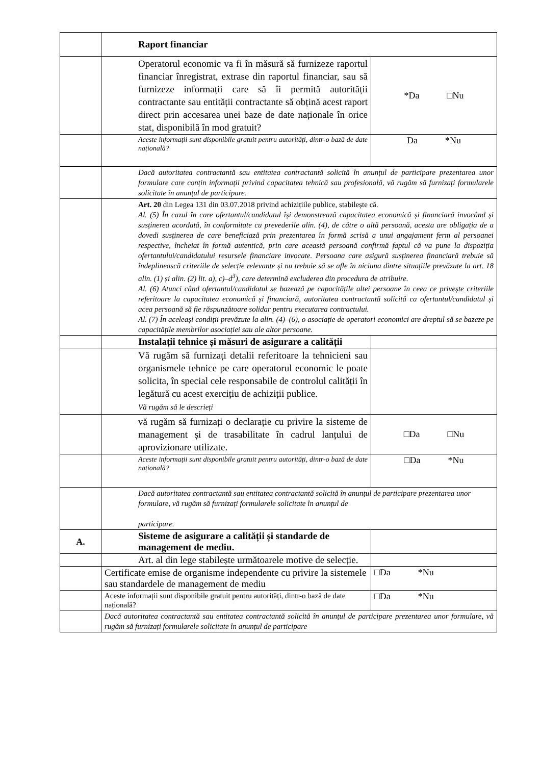| | Raport financiar | |
| | Operatorul economic va fi în măsură să furnizeze raportul financiar înregistrat, extrase din raportul financiar, sau să furnizeze informații care să îi permită autorității contractante sau entității contractante să obțină acest raport direct prin accesarea unei baze de date naționale în orice stat, disponibilă în mod gratuit? | *Da □Nu |
| | Aceste informații sunt disponibile gratuit pentru autorități, dintr-o bază de date națională? | Da *Nu |
| | Dacă autoritatea contractantă sau entitatea contractantă solicită în anunțul de participare prezentarea unor formulare care conțin informații privind capacitatea tehnică sau profesională, vă rugăm să furnizați formularele solicitate în anunțul de participare. | |
| | Art. 20 din Legea 131 din 03.07.2018 privind achizițiile publice, stabilește că. Al. (5) În cazul în care ofertantul/candidatul își demonstrează capacitatea economică și financiară invocând și susținerea acordată, în conformitate cu prevederile alin. (4), de către o altă persoană, acesta are obligația de a dovedi susținerea de care beneficiază prin prezentarea în formă scrisă a unui angajament ferm al persoanei respective, încheiat în formă autentică, prin care această persoană confirmă faptul că va pune la dispoziția ofertantului/candidatului resursele financiare invocate. Persoana care asigură susținerea financiară trebuie să îndeplinească criteriile de selecție relevante și nu trebuie să se afle în niciuna dintre situațiile prevăzute la art. 18 alin. (1) și alin. (2) lit. a), c)–d<sup>3</sup>), care determină excluderea din procedura de atribuire. Al. (6) Atunci când ofertantul/candidatul se bazează pe capacitățile altei persoane în ceea ce privește criteriile referitoare la capacitatea economică și financiară, autoritatea contractantă solicită ca ofertantul/candidatul și acea persoană să fie răspunzătoare solidar pentru executarea contractului. Al. (7) În aceleași condiții prevăzute la alin. (4)–(6), o asociație de operatori economici are dreptul să se bazeze pe capacitățile membrilor asociației sau ale altor persoane. | |
| | Instalații tehnice și măsuri de asigurare a calității | |
| | Vă rugăm să furnizați detalii referitoare la tehnicieni sau organismele tehnice pe care operatorul economic le poate solicita, în special cele responsabile de controlul calității în legătură cu acest exercițiu de achiziții publice. Vă rugăm să le descrieți | |
| | vă rugăm să furnizați o declarație cu privire la sisteme de management și de trasabilitate în cadrul lanțului de aprovizionare utilizate. | □Da □Nu |
| | Aceste informații sunt disponibile gratuit pentru autorități, dintr-o bază de date națională? | □Da *Nu |
| | Dacă autoritatea contractantă sau entitatea contractantă solicită în anunțul de participare prezentarea unor formulare, vă rugăm să furnizați formularele solicitate în anunțul de participare. | |
| A. | Sisteme de asigurare a calității și standarde de management de mediu. | |
| | Art. al din lege stabilește următoarele motive de selecție. | |
| | Certificate emise de organisme independente cu privire la sistemele sau standardele de management de mediu | □Da *Nu |
| | Aceste informații sunt disponibile gratuit pentru autorități, dintr-o bază de date națională? | □Da *Nu |
| | Dacă autoritatea contractantă sau entitatea contractantă solicită în anunțul de participare prezentarea unor formulare, vă rugăm să furnizați formularele solicitate în anunțul de participare | |